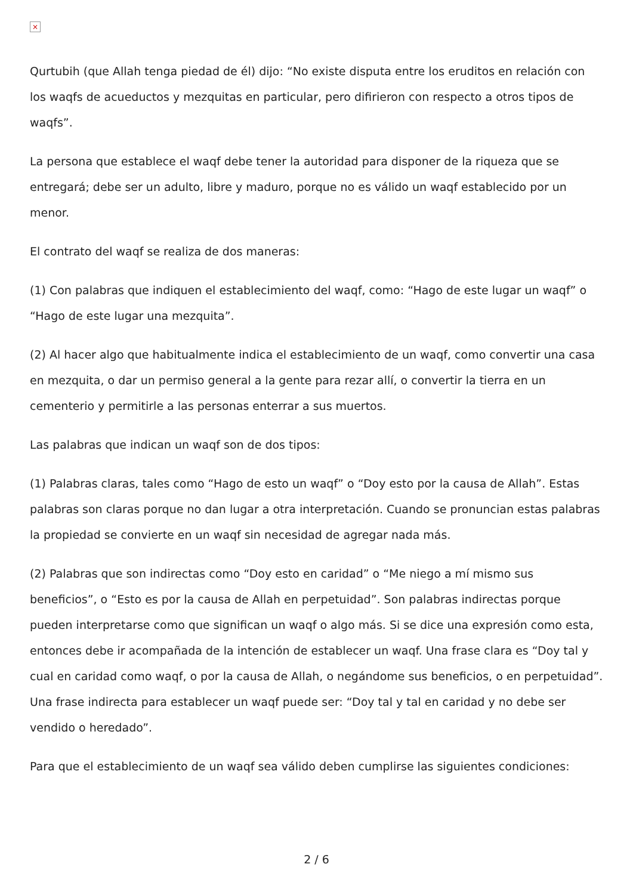×
Qurtubih (que Allah tenga piedad de él) dijo: “No existe disputa entre los eruditos en relación con los waqfs de acueductos y mezquitas en particular, pero difirieron con respecto a otros tipos de waqfs”.
La persona que establece el waqf debe tener la autoridad para disponer de la riqueza que se entregará; debe ser un adulto, libre y maduro, porque no es válido un waqf establecido por un menor.
El contrato del waqf se realiza de dos maneras:
(1) Con palabras que indiquen el establecimiento del waqf, como: “Hago de este lugar un waqf” o “Hago de este lugar una mezquita”.
(2) Al hacer algo que habitualmente indica el establecimiento de un waqf, como convertir una casa en mezquita, o dar un permiso general a la gente para rezar allí, o convertir la tierra en un cementerio y permitirle a las personas enterrar a sus muertos.
Las palabras que indican un waqf son de dos tipos:
(1) Palabras claras, tales como “Hago de esto un waqf” o “Doy esto por la causa de Allah”. Estas palabras son claras porque no dan lugar a otra interpretación. Cuando se pronuncian estas palabras la propiedad se convierte en un waqf sin necesidad de agregar nada más.
(2) Palabras que son indirectas como “Doy esto en caridad” o “Me niego a mí mismo sus beneficios”, o “Esto es por la causa de Allah en perpetuidad”. Son palabras indirectas porque pueden interpretarse como que significan un waqf o algo más. Si se dice una expresión como esta, entonces debe ir acompañada de la intención de establecer un waqf. Una frase clara es “Doy tal y cual en caridad como waqf, o por la causa de Allah, o negándome sus beneficios, o en perpetuidad”. Una frase indirecta para establecer un waqf puede ser: “Doy tal y tal en caridad y no debe ser vendido o heredado”.
Para que el establecimiento de un waqf sea válido deben cumplirse las siguientes condiciones:
2 / 6